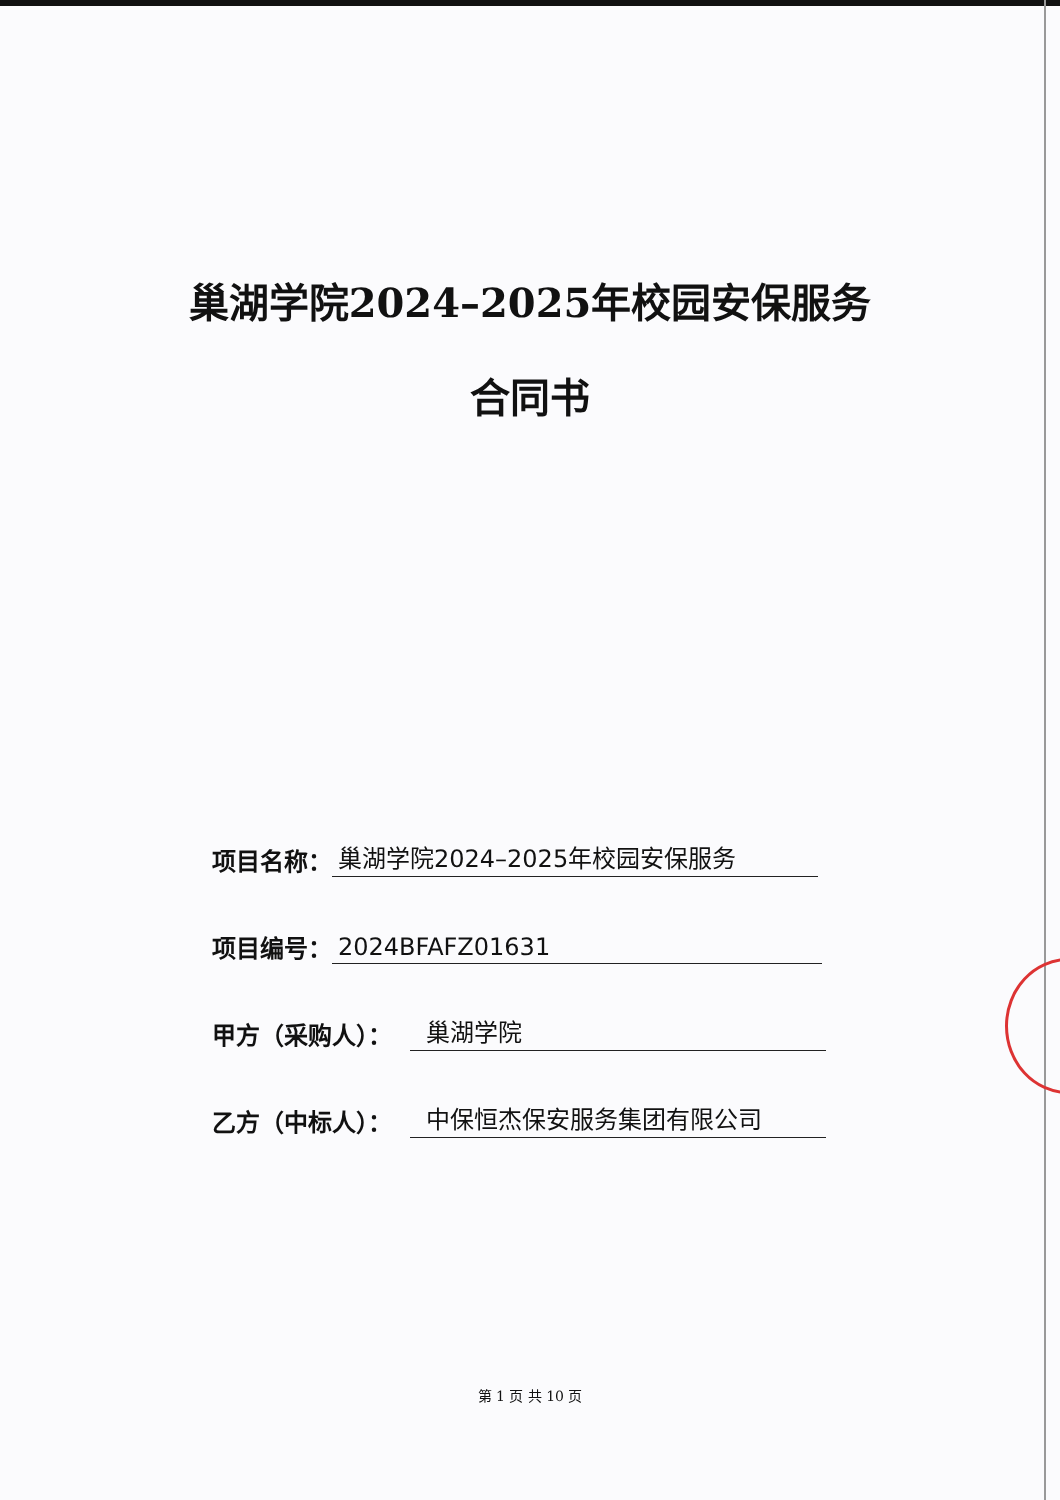巢湖学院2024–2025年校园安保服务
合同书
项目名称： 巢湖学院2024–2025年校园安保服务
项目编号： 2024BFAFZ01631
甲方（采购人）： 巢湖学院
乙方（中标人）： 中保恒杰保安服务集团有限公司
第 1 页 共 10 页